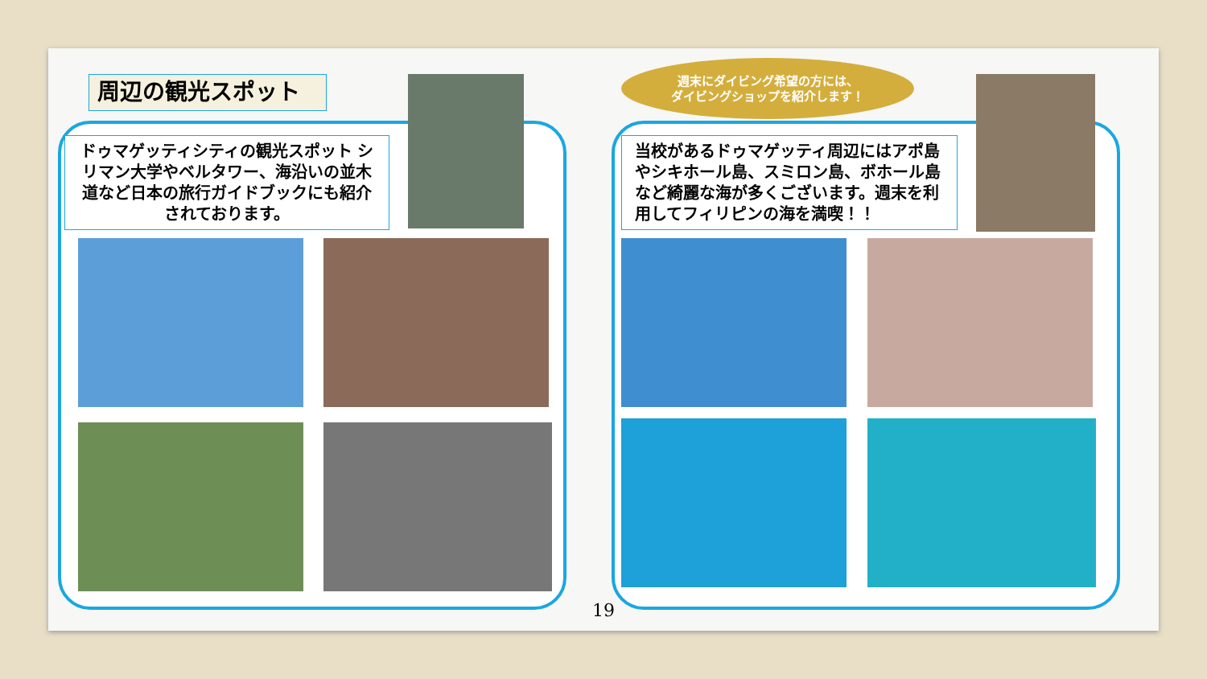周辺の観光スポット
ドゥマゲッティシティの観光スポット シリマン大学やベルタワー、海沿いの並木道など日本の旅行ガイドブックにも紹介されております。
週末にダイビング希望の方には、
ダイビングショップを紹介します！
当校があるドゥマゲッティ周辺にはアポ島やシキホール島、スミロン島、ボホール島など綺麗な海が多くございます。週末を利用してフィリピンの海を満喫！！
19